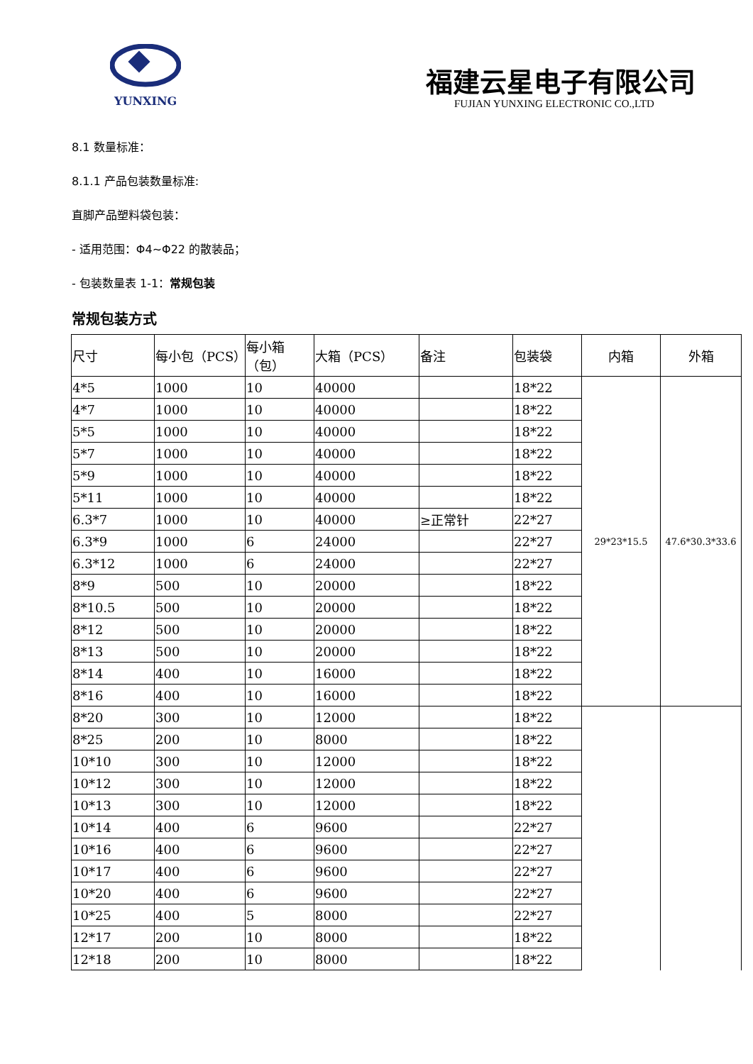YUNXING
福建云星电子有限公司
FUJIAN YUNXING ELECTRONIC CO.,LTD
8.1 数量标准：
8.1.1 产品包装数量标准:
直脚产品塑料袋包装：
- 适用范围：Φ4~Φ22 的散装品；
- 包装数量表 1-1：常规包装
常规包装方式
| 尺寸 | 每小包（PCS） | 每小箱（包） | 大箱（PCS） | 备注 | 包装袋 | 内箱 | 外箱 |
| --- | --- | --- | --- | --- | --- | --- | --- |
| 4*5 | 1000 | 10 | 40000 | | 18*22 | 29*23*15.5 | 47.6*30.3*33.6 |
| 4*7 | 1000 | 10 | 40000 | | 18*22 | | |
| 5*5 | 1000 | 10 | 40000 | | 18*22 | | |
| 5*7 | 1000 | 10 | 40000 | | 18*22 | | |
| 5*9 | 1000 | 10 | 40000 | | 18*22 | | |
| 5*11 | 1000 | 10 | 40000 | | 18*22 | | |
| 6.3*7 | 1000 | 10 | 40000 | ≥正常针 | 22*27 | | |
| 6.3*9 | 1000 | 6 | 24000 | | 22*27 | | |
| 6.3*12 | 1000 | 6 | 24000 | | 22*27 | | |
| 8*9 | 500 | 10 | 20000 | | 18*22 | | |
| 8*10.5 | 500 | 10 | 20000 | | 18*22 | | |
| 8*12 | 500 | 10 | 20000 | | 18*22 | | |
| 8*13 | 500 | 10 | 20000 | | 18*22 | | |
| 8*14 | 400 | 10 | 16000 | | 18*22 | | |
| 8*16 | 400 | 10 | 16000 | | 18*22 | | |
| 8*20 | 300 | 10 | 12000 | | 18*22 | | |
| 8*25 | 200 | 10 | 8000 | | 18*22 | | |
| 10*10 | 300 | 10 | 12000 | | 18*22 | | |
| 10*12 | 300 | 10 | 12000 | | 18*22 | | |
| 10*13 | 300 | 10 | 12000 | | 18*22 | | |
| 10*14 | 400 | 6 | 9600 | | 22*27 | | |
| 10*16 | 400 | 6 | 9600 | | 22*27 | | |
| 10*17 | 400 | 6 | 9600 | | 22*27 | | |
| 10*20 | 400 | 6 | 9600 | | 22*27 | | |
| 10*25 | 400 | 5 | 8000 | | 22*27 | | |
| 12*17 | 200 | 10 | 8000 | | 18*22 | | |
| 12*18 | 200 | 10 | 8000 | | 18*22 | | |